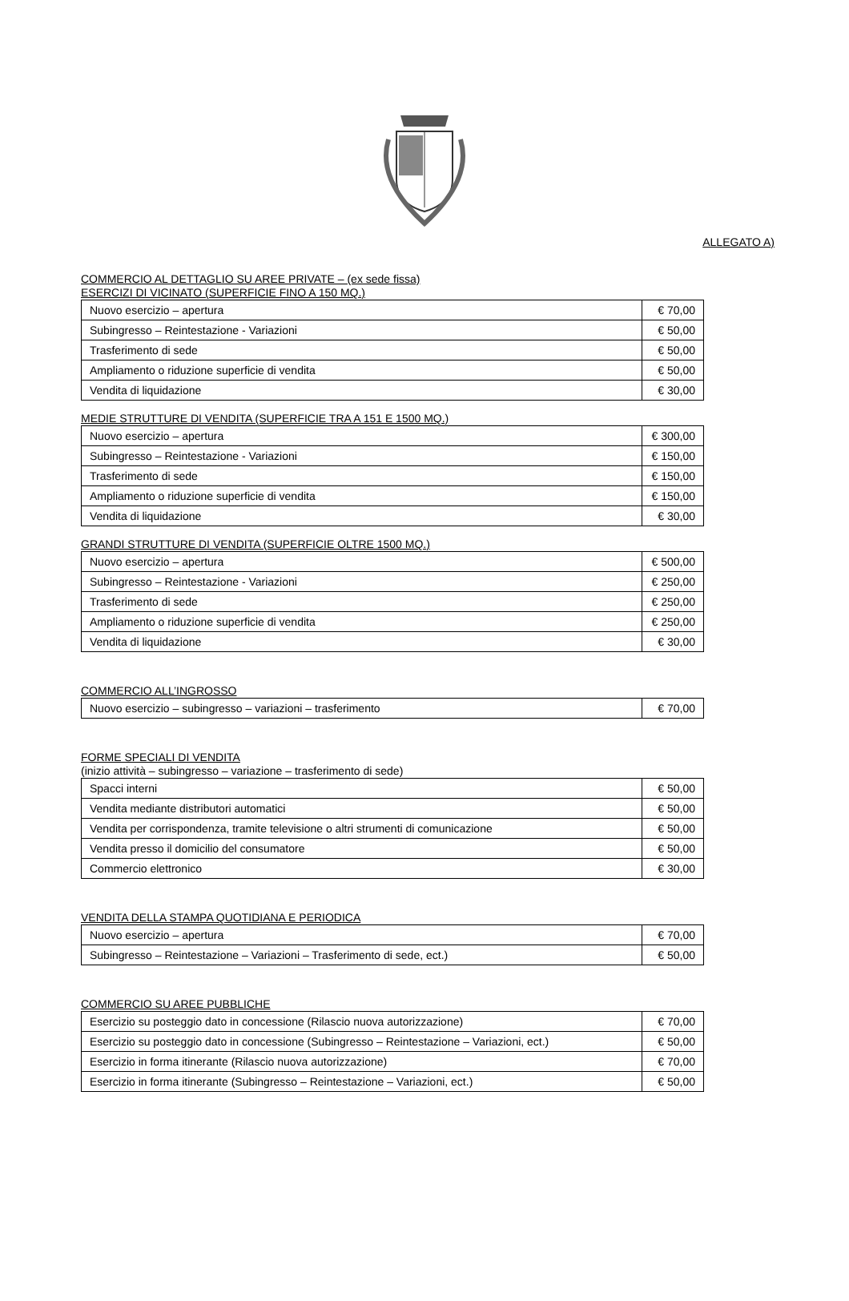ALLEGATO A)
COMMERCIO AL DETTAGLIO SU AREE PRIVATE – (ex sede fissa)
ESERCIZI DI VICINATO (SUPERFICIE FINO A 150 MQ.)
| Nuovo esercizio – apertura | € 70,00 |
| Subingresso – Reintestazione - Variazioni | € 50,00 |
| Trasferimento di sede | € 50,00 |
| Ampliamento o riduzione superficie di vendita | € 50,00 |
| Vendita di liquidazione | € 30,00 |
MEDIE STRUTTURE DI VENDITA (SUPERFICIE TRA A 151 E 1500 MQ.)
| Nuovo esercizio – apertura | € 300,00 |
| Subingresso – Reintestazione - Variazioni | € 150,00 |
| Trasferimento di sede | € 150,00 |
| Ampliamento o riduzione superficie di vendita | € 150,00 |
| Vendita di liquidazione | € 30,00 |
GRANDI STRUTTURE DI VENDITA (SUPERFICIE OLTRE 1500 MQ.)
| Nuovo esercizio – apertura | € 500,00 |
| Subingresso – Reintestazione - Variazioni | € 250,00 |
| Trasferimento di sede | € 250,00 |
| Ampliamento o riduzione superficie di vendita | € 250,00 |
| Vendita di liquidazione | € 30,00 |
COMMERCIO ALL’INGROSSO
| Nuovo esercizio – subingresso – variazioni – trasferimento | € 70,00 |
FORME SPECIALI DI VENDITA
(inizio attività – subingresso – variazione – trasferimento di sede)
| Spacci interni | € 50,00 |
| Vendita mediante distributori automatici | € 50,00 |
| Vendita per corrispondenza, tramite televisione o altri strumenti di comunicazione | € 50,00 |
| Vendita presso il domicilio del consumatore | € 50,00 |
| Commercio elettronico | € 30,00 |
VENDITA DELLA STAMPA QUOTIDIANA E PERIODICA
| Nuovo esercizio – apertura | € 70,00 |
| Subingresso – Reintestazione – Variazioni – Trasferimento di sede, ect.) | € 50,00 |
COMMERCIO SU AREE PUBBLICHE
| Esercizio su posteggio dato in concessione (Rilascio nuova autorizzazione) | € 70,00 |
| Esercizio su posteggio dato in concessione (Subingresso – Reintestazione – Variazioni, ect.) | € 50,00 |
| Esercizio in forma itinerante (Rilascio nuova autorizzazione) | € 70,00 |
| Esercizio in forma itinerante (Subingresso – Reintestazione – Variazioni, ect.) | € 50,00 |